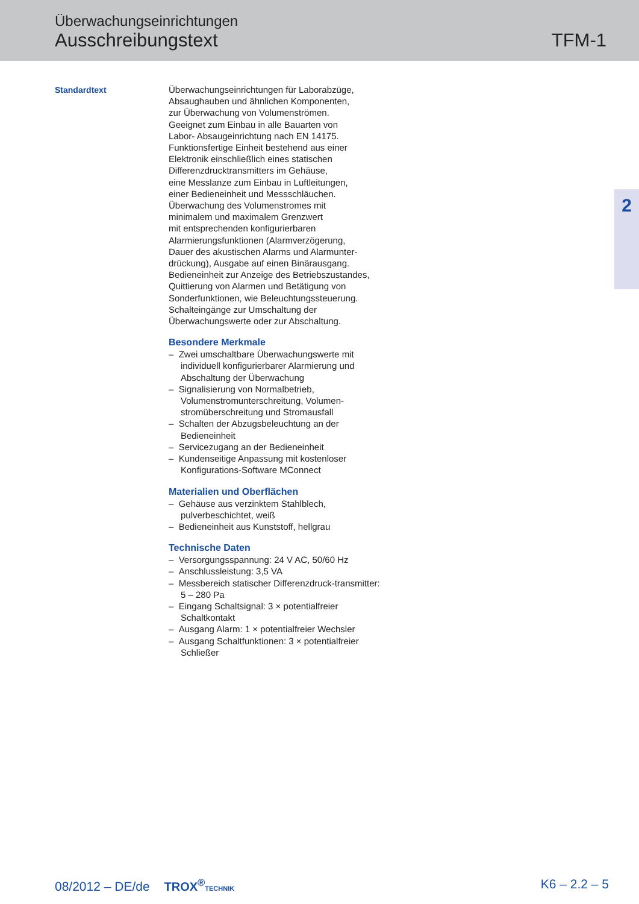Überwachungseinrichtungen
Ausschreibungstext
TFM-1
2
Standardtext
Überwachungseinrichtungen für Laborabzüge,
Absaughauben und ähnlichen Komponenten,
zur Überwachung von Volumenströmen.
Geeignet zum Einbau in alle Bauarten von
Labor- Absaugeinrichtung nach EN 14175.
Funktionsfertige Einheit bestehend aus einer
Elektronik einschließlich eines statischen
Differenzdrucktransmitters im Gehäuse,
eine Messlanze zum Einbau in Luftleitungen,
einer Bedieneinheit und Messschläuchen.
Überwachung des Volumenstromes mit
minimalem und maximalem Grenzwert
mit entsprechenden konfigurierbaren
Alarmierungsfunktionen (Alarmverzögerung,
Dauer des akustischen Alarms und Alarmunter-
drückung), Ausgabe auf einen Binärausgang.
Bedieneinheit zur Anzeige des Betriebszustandes,
Quittierung von Alarmen und Betätigung von
Sonderfunktionen, wie Beleuchtungssteuerung.
Schalteingänge zur Umschaltung der
Überwachungswerte oder zur Abschaltung.
Besondere Merkmale
– Zwei umschaltbare Überwachungswerte mit individuell konfigurierbarer Alarmierung und Abschaltung der Überwachung
– Signalisierung von Normalbetrieb, Volumenstromunterschreitung, Volumen-stromüberschreitung und Stromausfall
– Schalten der Abzugsbeleuchtung an der Bedieneinheit
– Servicezugang an der Bedieneinheit
– Kundenseitige Anpassung mit kostenloser Konfigurations-Software MConnect
Materialien und Oberflächen
– Gehäuse aus verzinktem Stahlblech, pulverbeschichtet, weiß
– Bedieneinheit aus Kunststoff, hellgrau
Technische Daten
– Versorgungsspannung: 24 V AC, 50/60 Hz
– Anschlussleistung: 3,5 VA
– Messbereich statischer Differenzdruck-transmitter: 5 – 280 Pa
– Eingang Schaltsignal: 3 × potentialfreier Schaltkontakt
– Ausgang Alarm: 1 × potentialfreier Wechsler
– Ausgang Schaltfunktionen: 3 × potentialfreier Schließer
08/2012 – DE/de TROX<sup>®</sup>TECHNIK
K6 – 2.2 – 5